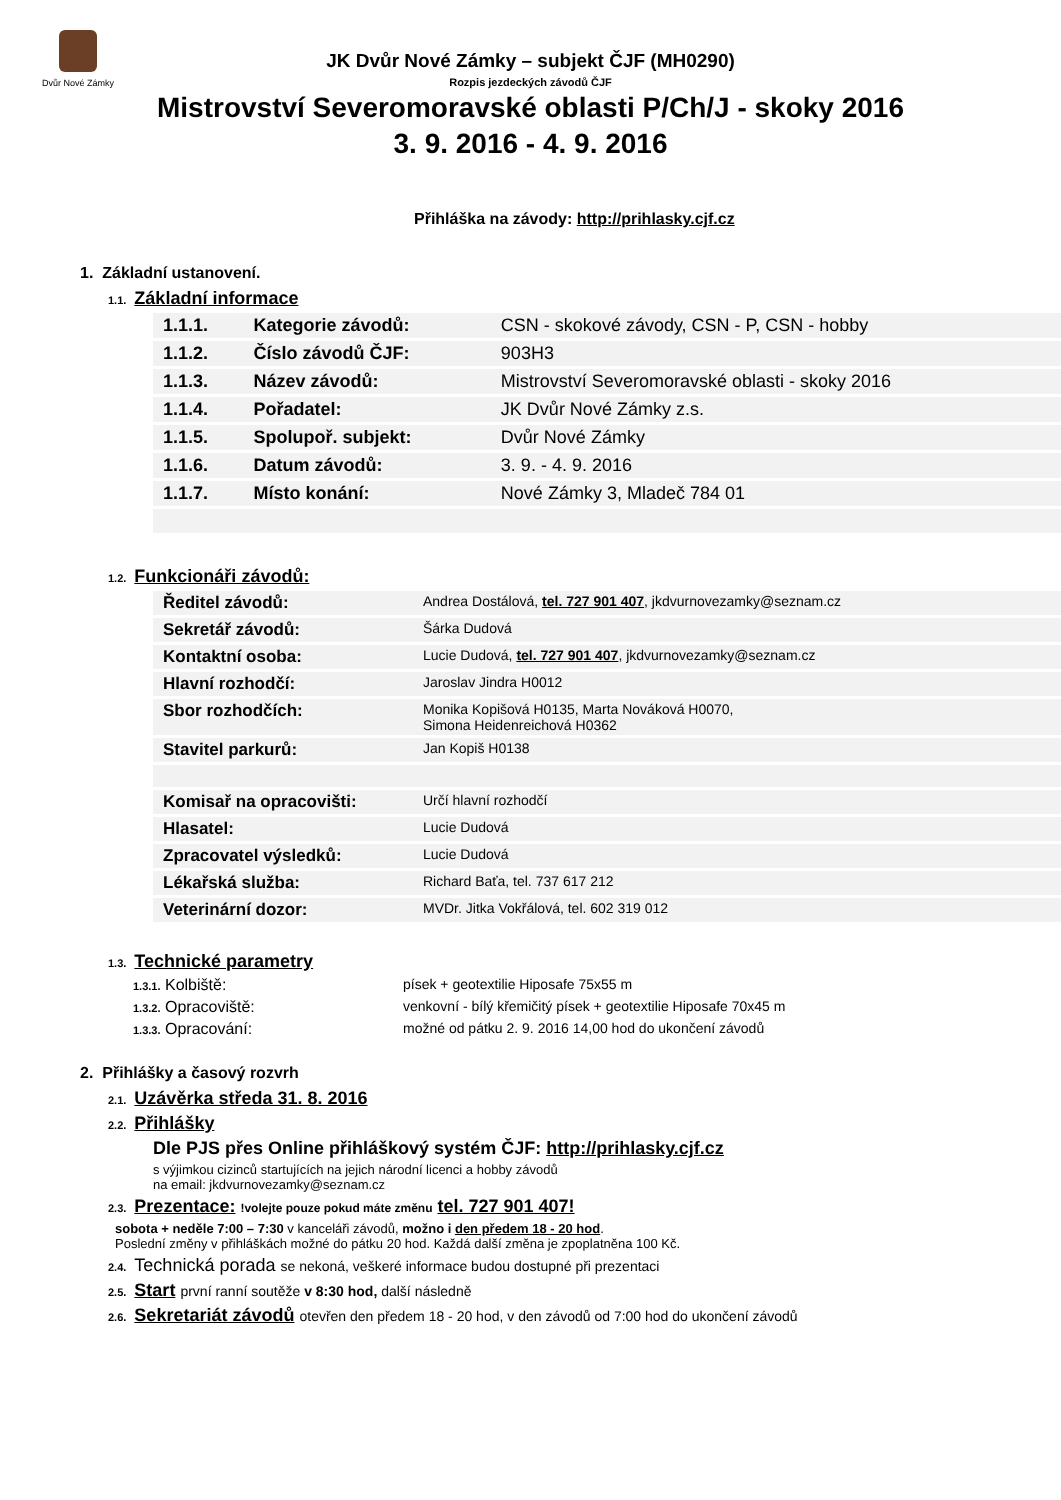Dvůr Nové Zámky
JK Dvůr Nové Zámky – subjekt ČJF (MH0290)
Rozpis jezdeckých závodů ČJF
Mistrovství Severomoravské oblasti P/Ch/J - skoky 2016
3. 9. 2016 - 4. 9. 2016
Přihláška na závody: http://prihlasky.cjf.cz
1. Základní ustanovení.
1.1. Základní informace
| 1.1.1. | Kategorie závodů: | CSN - skokové závody, CSN - P, CSN - hobby |
| 1.1.2. | Číslo závodů ČJF: | 903H3 |
| 1.1.3. | Název závodů: | Mistrovství Severomoravské oblasti - skoky 2016 |
| 1.1.4. | Pořadatel: | JK Dvůr Nové Zámky z.s. |
| 1.1.5. | Spolupoř. subjekt: | Dvůr Nové Zámky |
| 1.1.6. | Datum závodů: | 3. 9. - 4. 9. 2016 |
| 1.1.7. | Místo konání: | Nové Zámky 3, Mladeč 784 01 |
1.2. Funkcionáři závodů:
| Ředitel závodů: | Andrea Dostálová, tel. 727 901 407 , jkdvurnovezamky@seznam.cz |
| Sekretář závodů: | Šárka Dudová |
| Kontaktní osoba: | Lucie Dudová, tel. 727 901 407 , jkdvurnovezamky@seznam.cz |
| Hlavní rozhodčí: | Jaroslav Jindra H0012 |
| Sbor rozhodčích: | Monika Kopišová H0135, Marta Nováková H0070, Simona Heidenreichová H0362 |
| Stavitel parkurů: | Jan Kopiš H0138 |
| Komisař na opracovišti: | Určí hlavní rozhodčí |
| Hlasatel: | Lucie Dudová |
| Zpracovatel výsledků: | Lucie Dudová |
| Lékařská služba: | Richard Baťa, tel. 737 617 212 |
| Veterinární dozor: | MVDr. Jitka Vokřálová, tel. 602 319 012 |
1.3. Technické parametry
1.3.1. Kolbiště: písek + geotextilie Hiposafe 75x55 m
1.3.2. Opracoviště: venkovní - bílý křemičitý písek + geotextilie Hiposafe 70x45 m
1.3.3. Opracování: možné od pátku 2. 9. 2016 14,00 hod do ukončení závodů
2. Přihlášky a časový rozvrh
2.1. Uzávěrka středa 31. 8. 2016
2.2. Přihlášky
Dle PJS přes Online přihláškový systém ČJF: http://prihlasky.cjf.cz
s výjimkou cizinců startujících na jejich národní licenci a hobby závodů
na email: jkdvurnovezamky@seznam.cz
2.3. Prezentace: !volejte pouze pokud máte změnu tel. 727 901 407!
sobota + neděle 7:00 – 7:30 v kanceláři závodů, možno i den předem 18 - 20 hod.
Poslední změny v přihláškách možné do pátku 20 hod. Každá další změna je zpoplatněna 100 Kč.
2.4. Technická porada se nekoná, veškeré informace budou dostupné při prezentaci
2.5. Start první ranní soutěže v 8:30 hod, další následně
2.6. Sekretariát závodů otevřen den předem 18 - 20 hod, v den závodů od 7:00 hod do ukončení závodů